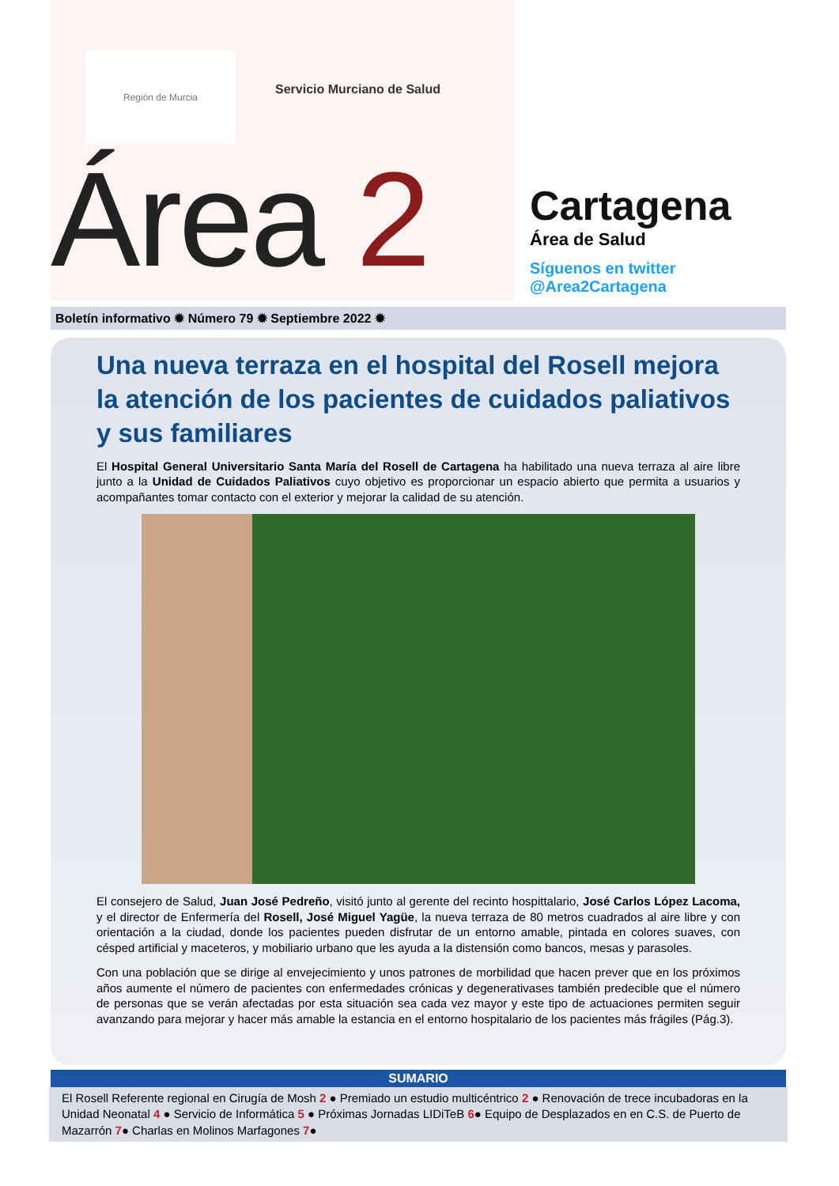Región de Murcia
Servicio Murciano de Salud
Área 2
Cartagena
Área de Salud
Síguenos en twitter @Area2Cartagena
Boletín informativo ✹ Número 79 ✹ Septiembre 2022 ✹
Una nueva terraza en el hospital del Rosell mejora la atención de los pacientes de cuidados paliativos y sus familiares
El Hospital General Universitario Santa María del Rosell de Cartagena ha habilitado una nueva terraza al aire libre junto a la Unidad de Cuidados Paliativos cuyo objetivo es proporcionar un espacio abierto que permita a usuarios y acompañantes tomar contacto con el exterior y mejorar la calidad de su atención.
El consejero de Salud, Juan José Pedreño, visitó junto al gerente del recinto hospittalario, José Carlos López Lacoma, y el director de Enfermería del Rosell, José Miguel Yagüe, la nueva terraza de 80 metros cuadrados al aire libre y con orientación a la ciudad, donde los pacientes pueden disfrutar de un entorno amable, pintada en colores suaves, con césped artificial y maceteros, y mobiliario urbano que les ayuda a la distensión como bancos, mesas y parasoles.
Con una población que se dirige al envejecimiento y unos patrones de morbilidad que hacen prever que en los próximos años aumente el número de pacientes con enfermedades crónicas y degenerativases también predecible que el número de personas que se verán afectadas por esta situación sea cada vez mayor y este tipo de actuaciones permiten seguir avanzando para mejorar y hacer más amable la estancia en el entorno hospitalario de los pacientes más frágiles (Pág.3).
SUMARIO
El Rosell Referente regional en Cirugía de Mosh 2 ● Premiado un estudio multicéntrico 2 ● Renovación de trece incubadoras en la Unidad Neonatal 4 ● Servicio de Informática 5 ● Próximas Jornadas LIDiTeB 6● Equipo de Desplazados en en C.S. de Puerto de Mazarrón 7● Charlas en Molinos Marfagones 7●